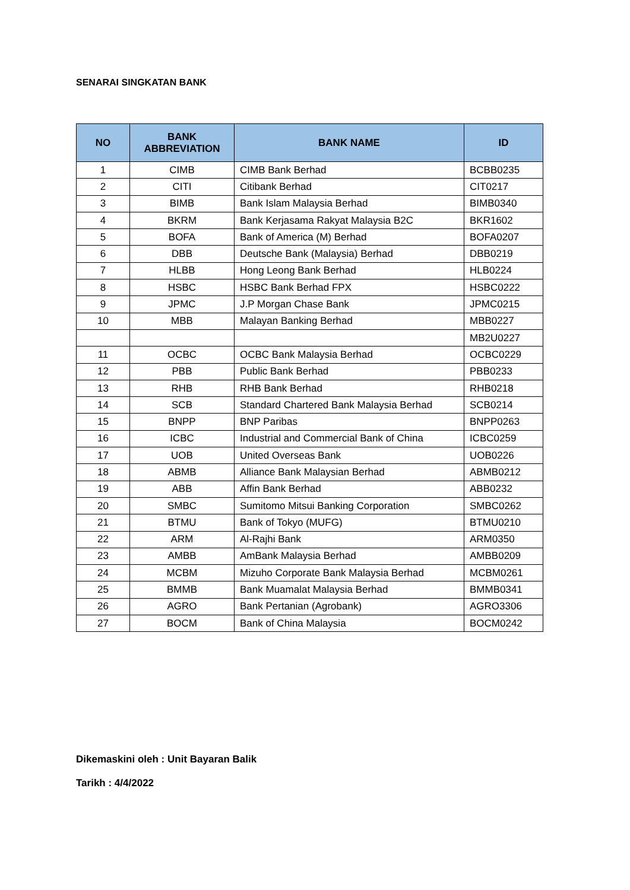SENARAI SINGKATAN BANK
| NO | BANK ABBREVIATION | BANK NAME | ID |
| --- | --- | --- | --- |
| 1 | CIMB | CIMB Bank Berhad | BCBB0235 |
| 2 | CITI | Citibank Berhad | CIT0217 |
| 3 | BIMB | Bank Islam Malaysia Berhad | BIMB0340 |
| 4 | BKRM | Bank Kerjasama Rakyat Malaysia B2C | BKR1602 |
| 5 | BOFA | Bank of America (M) Berhad | BOFA0207 |
| 6 | DBB | Deutsche Bank (Malaysia) Berhad | DBB0219 |
| 7 | HLBB | Hong Leong Bank Berhad | HLB0224 |
| 8 | HSBC | HSBC Bank Berhad FPX | HSBC0222 |
| 9 | JPMC | J.P Morgan Chase Bank | JPMC0215 |
| 10 | MBB | Malayan Banking Berhad | MBB0227 |
| | | | MB2U0227 |
| 11 | OCBC | OCBC Bank Malaysia Berhad | OCBC0229 |
| 12 | PBB | Public Bank Berhad | PBB0233 |
| 13 | RHB | RHB Bank Berhad | RHB0218 |
| 14 | SCB | Standard Chartered Bank Malaysia Berhad | SCB0214 |
| 15 | BNPP | BNP Paribas | BNPP0263 |
| 16 | ICBC | Industrial and Commercial Bank of China | ICBC0259 |
| 17 | UOB | United Overseas Bank | UOB0226 |
| 18 | ABMB | Alliance Bank Malaysian Berhad | ABMB0212 |
| 19 | ABB | Affin Bank Berhad | ABB0232 |
| 20 | SMBC | Sumitomo Mitsui Banking Corporation | SMBC0262 |
| 21 | BTMU | Bank of Tokyo (MUFG) | BTMU0210 |
| 22 | ARM | Al-Rajhi Bank | ARM0350 |
| 23 | AMBB | AmBank Malaysia Berhad | AMBB0209 |
| 24 | MCBM | Mizuho Corporate Bank Malaysia Berhad | MCBM0261 |
| 25 | BMMB | Bank Muamalat Malaysia Berhad | BMMB0341 |
| 26 | AGRO | Bank Pertanian (Agrobank) | AGRO3306 |
| 27 | BOCM | Bank of China Malaysia | BOCM0242 |
Dikemaskini oleh : Unit Bayaran Balik
Tarikh : 4/4/2022